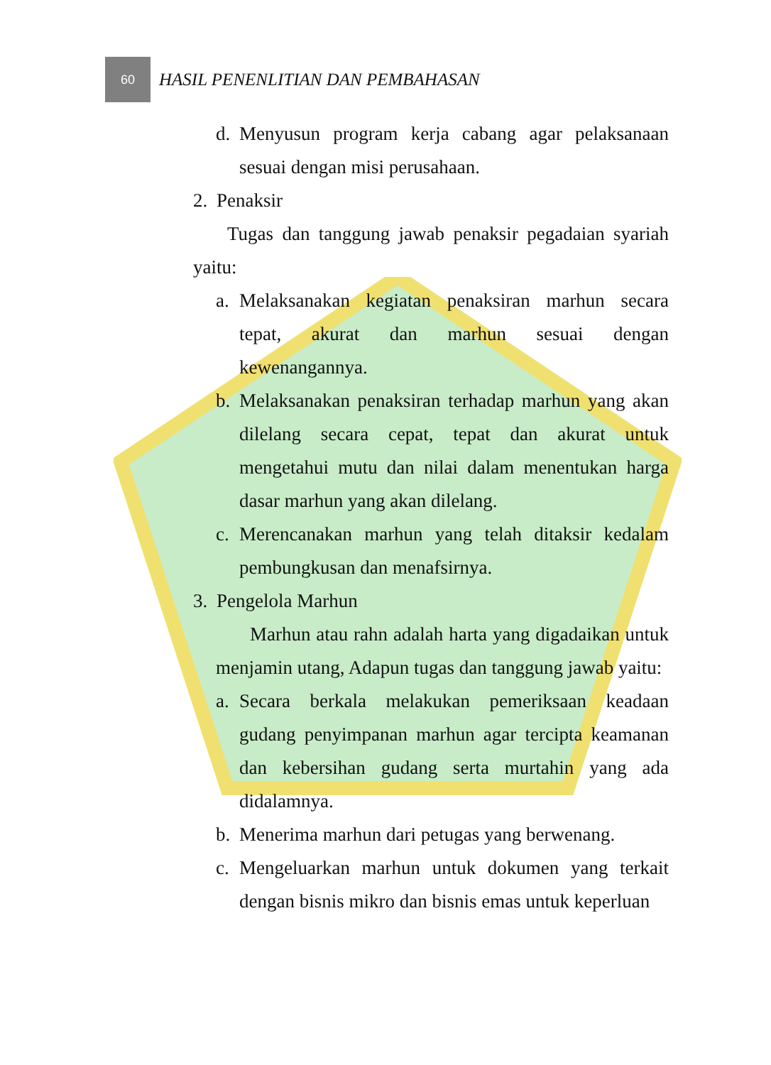60
HASIL PENENLITIAN DAN PEMBAHASAN
d. Menyusun program kerja cabang agar pelaksanaan sesuai dengan misi perusahaan.
2. Penaksir
Tugas dan tanggung jawab penaksir pegadaian syariah yaitu:
a. Melaksanakan kegiatan penaksiran marhun secara tepat, akurat dan marhun sesuai dengan kewenangannya.
b. Melaksanakan penaksiran terhadap marhun yang akan dilelang secara cepat, tepat dan akurat untuk mengetahui mutu dan nilai dalam menentukan harga dasar marhun yang akan dilelang.
c. Merencanakan marhun yang telah ditaksir kedalam pembungkusan dan menafsirnya.
3. Pengelola Marhun
Marhun atau rahn adalah harta yang digadaikan untuk menjamin utang, Adapun tugas dan tanggung jawab yaitu:
a. Secara berkala melakukan pemeriksaan keadaan gudang penyimpanan marhun agar tercipta keamanan dan kebersihan gudang serta murtahin yang ada didalamnya.
b. Menerima marhun dari petugas yang berwenang.
c. Mengeluarkan marhun untuk dokumen yang terkait dengan bisnis mikro dan bisnis emas untuk keperluan